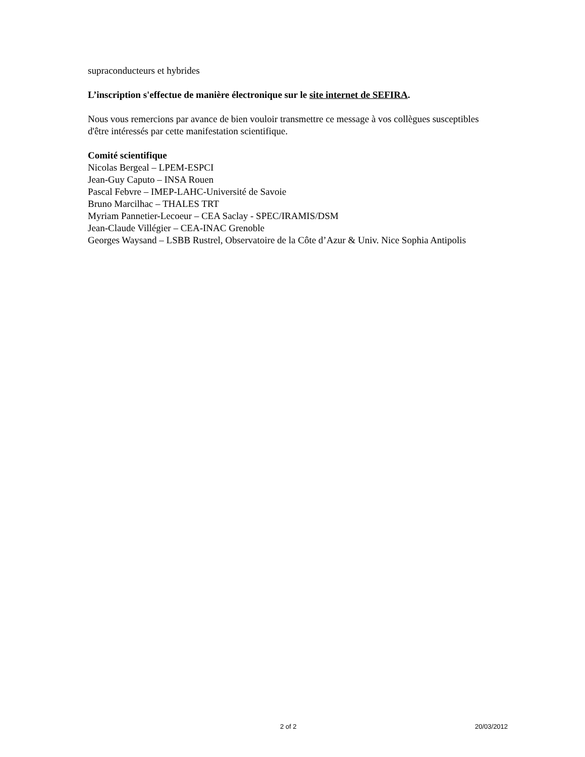supraconducteurs et hybrides
L’inscription s'effectue de manière électronique sur le site internet de SEFIRA.
Nous vous remercions par avance de bien vouloir transmettre ce message à vos collègues susceptibles d'être intéressés par cette manifestation scientifique.
Comité scientifique
Nicolas Bergeal – LPEM-ESPCI
Jean-Guy Caputo – INSA Rouen
Pascal Febvre – IMEP-LAHC-Université de Savoie
Bruno Marcilhac – THALES TRT
Myriam Pannetier-Lecoeur – CEA Saclay - SPEC/IRAMIS/DSM
Jean-Claude Villégier – CEA-INAC Grenoble
Georges Waysand – LSBB Rustrel, Observatoire de la Côte d’Azur & Univ. Nice Sophia Antipolis
2 of 2 20/03/2012